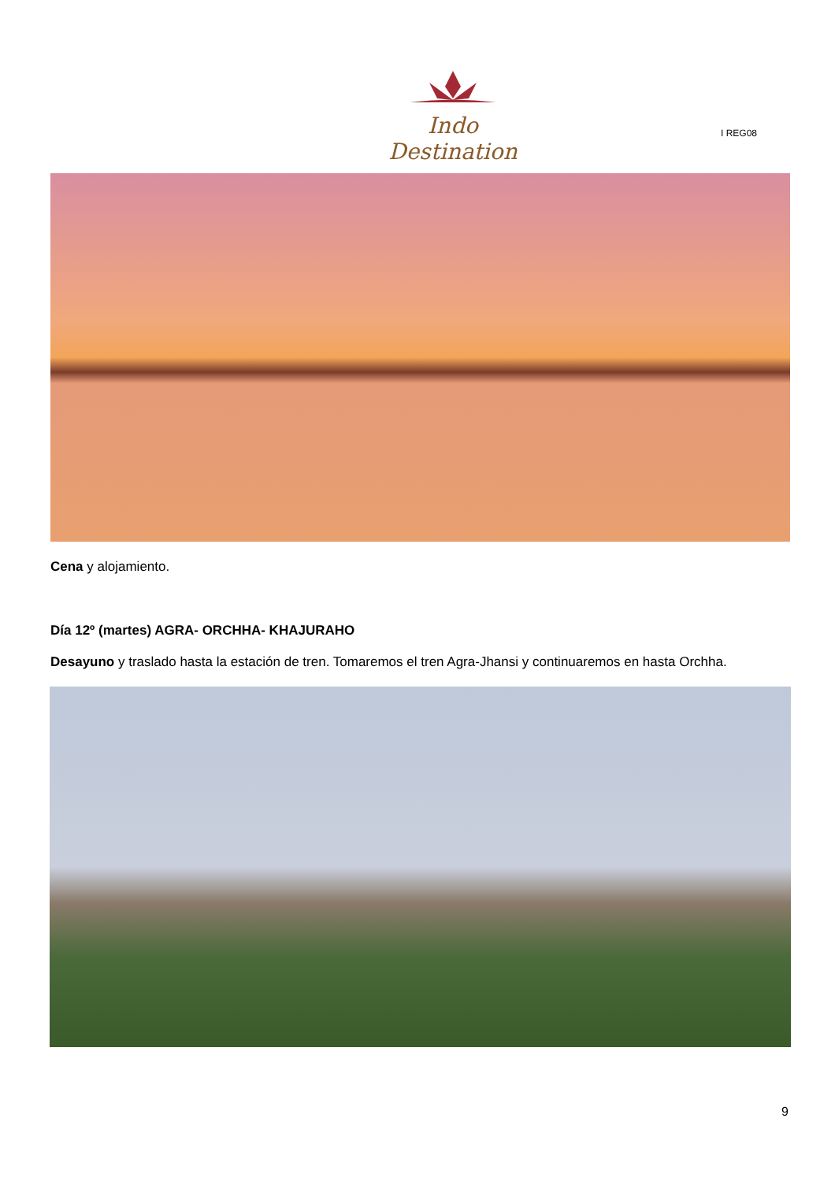Indo Destination
I REG08
Cena y alojamiento.
Día 12º (martes) AGRA- ORCHHA- KHAJURAHO
Desayuno y traslado hasta la estación de tren. Tomaremos el tren Agra-Jhansi y continuaremos en hasta Orchha.
9